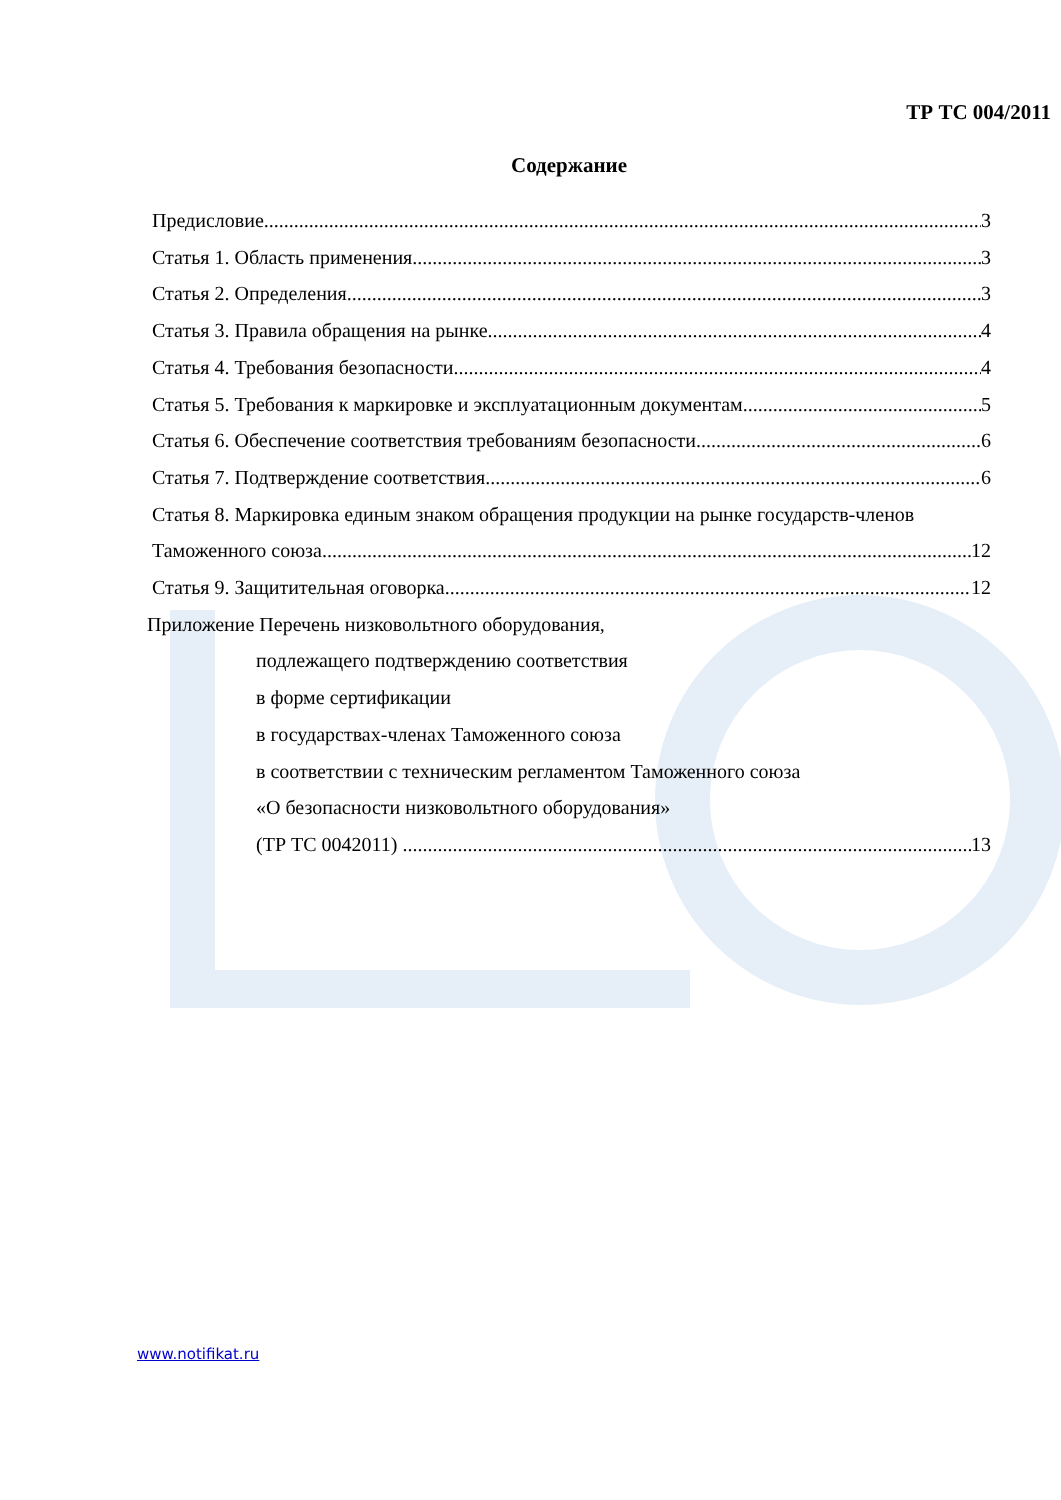ТР ТС 004/2011
Содержание
Предисловие 3
Статья 1. Область применения 3
Статья 2. Определения 3
Статья 3. Правила обращения на рынке 4
Статья 4. Требования безопасности 4
Статья 5. Требования к маркировке и эксплуатационным документам 5
Статья 6. Обеспечение соответствия требованиям безопасности 6
Статья 7. Подтверждение соответствия 6
Статья 8. Маркировка единым знаком обращения продукции на рынке государств-членов
Таможенного союза 12
Статья 9. Защитительная оговорка 12
Приложение Перечень низковольтного оборудования,
подлежащего подтверждению соответствия
в форме сертификации
в государствах-членах Таможенного союза
в соответствии с техническим регламентом Таможенного союза
«О безопасности низковольтного оборудования»
(ТР ТС 0042011) 13
www.notifikat.ru